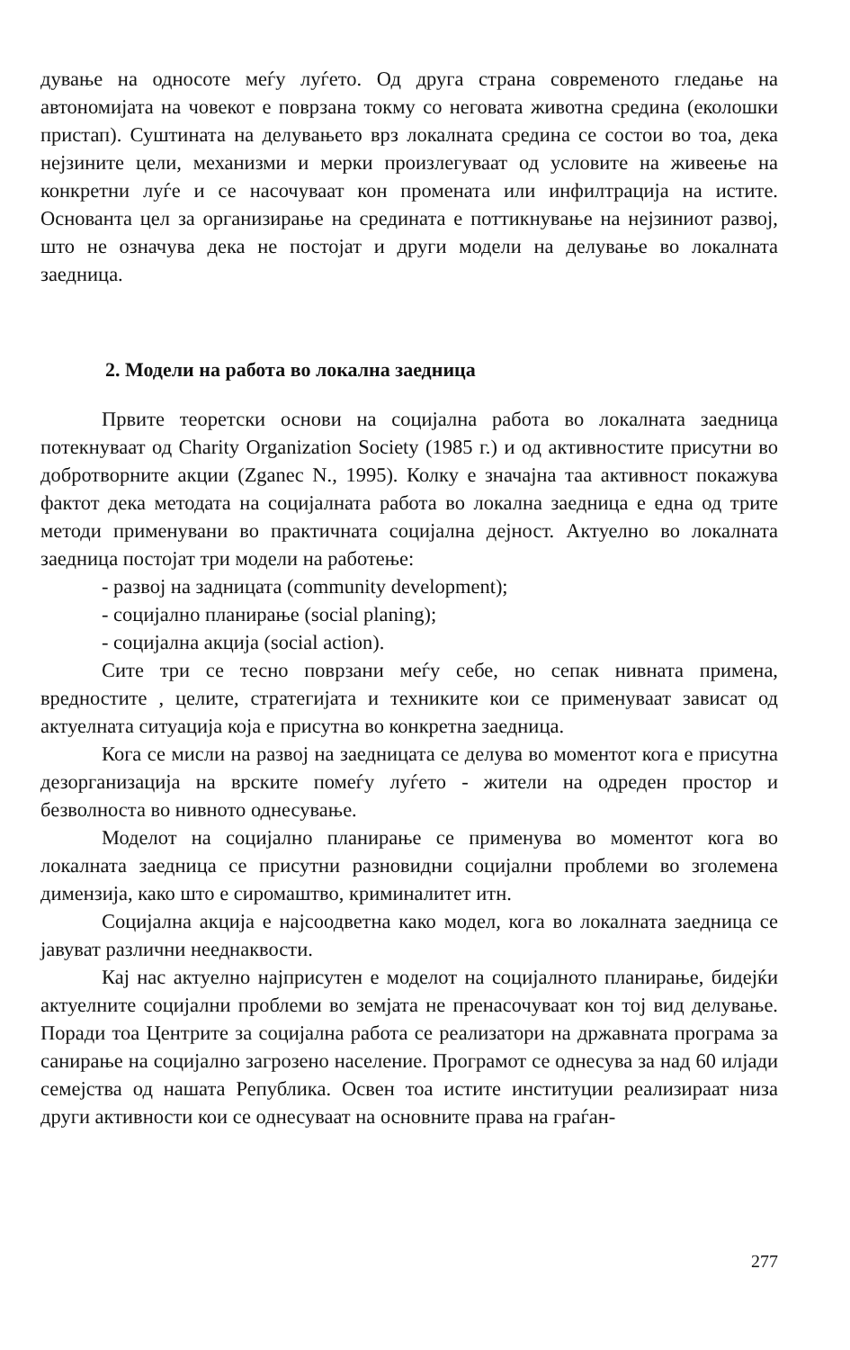дување на односоте меѓу луѓето. Од друга страна современото гледање на автономијата на човекот е поврзана токму со неговата животна средина (еколошки пристап). Суштината на делувањето врз локалната средина се состои во тоа, дека нејзините цели, механизми и мерки произлегуваат од условите на живеење на конкретни луѓе и се насочуваат кон промената или инфилтрација на истите. Основанта цел за организирање на средината е поттикнување на нејзиниот развој, што не означува дека не постојат и други модели на делување во локалната заедница.
2. Модели на работа во локална заедница
Првите теоретски основи на социјална работа во локалната заедница потекнуваат од Charity Organization Society (1985 г.) и од активностите присутни во добротворните акции (Zganec N., 1995). Колку е значајна таа активност покажува фактот дека методата на социјалната работа во локална заедница е една од трите методи применувани во практичната социјална дејност. Актуелно во локалната заедница постојат три модели на работење:
- развој на задницата (community development);
- социјално планирање (social planing);
- социјална акција (social action).
Сите три се тесно поврзани меѓу себе, но сепак нивната примена, вредностите , целите, стратегијата и техниките кои се применуваат зависат од актуелната ситуација која е присутна во конкретна заедница.
Кога се мисли на развој на заедницата се делува во моментот кога е присутна дезорганизација на врските помеѓу луѓето - жители на одреден простор и безволноста во нивното однесување.
Моделот на социјално планирање се применува во моментот кога во локалната заедница се присутни разновидни социјални проблеми во зголемена димензија, како што е сиромаштво, криминалитет итн.
Социјална акција е најсоодветна како модел, кога во локалната заедница се јавуват различни нееднаквости.
Кај нас актуелно најприсутен е моделот на социјалното планирање, бидејќи актуелните социјални проблеми во земјата не пренасочуваат кон тој вид делување. Поради тоа Центрите за социјална работа се реализатори на државната програма за санирање на социјално загрозено население. Програмот се однесува за над 60 илјади семејства од нашата Република. Освен тоа истите институции реализираат низа други активности кои се однесуваат на основните права на граѓан-
277